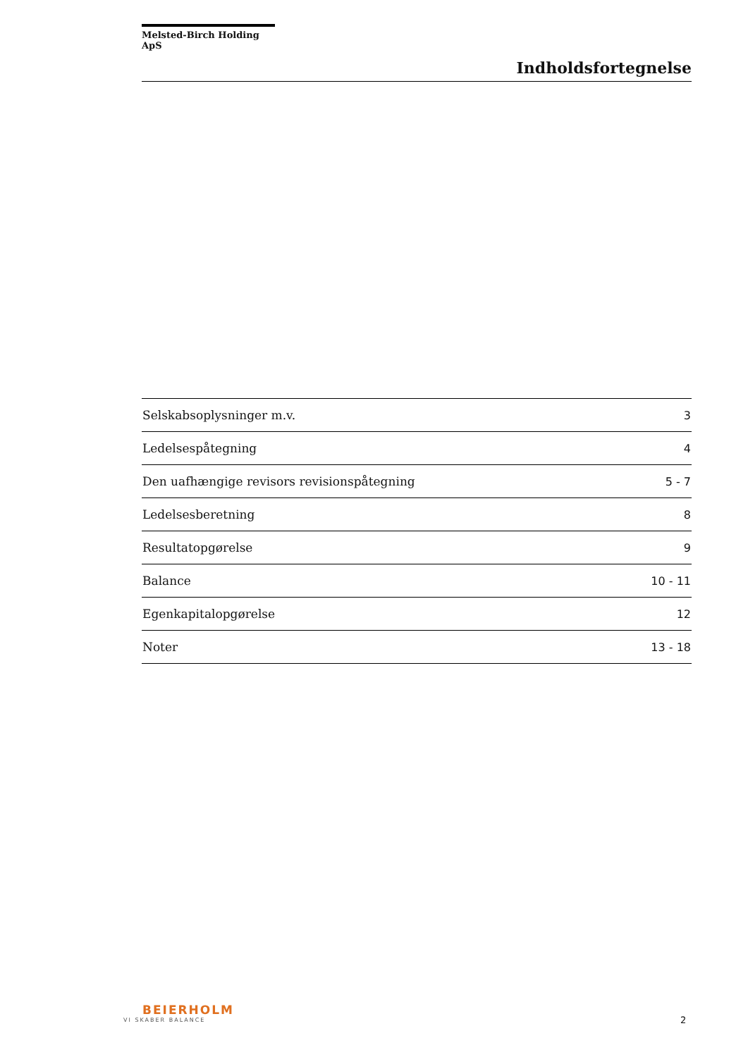Melsted-Birch Holding ApS
Indholdsfortegnelse
| Selskabsoplysninger m.v. | 3 |
| Ledelsespåtegning | 4 |
| Den uafhængige revisors revisionspåtegning | 5 - 7 |
| Ledelsesberetning | 8 |
| Resultatopgørelse | 9 |
| Balance | 10 - 11 |
| Egenkapitalopgørelse | 12 |
| Noter | 13 - 18 |
BEIERHOLM
VI SKABER BALANCE
2